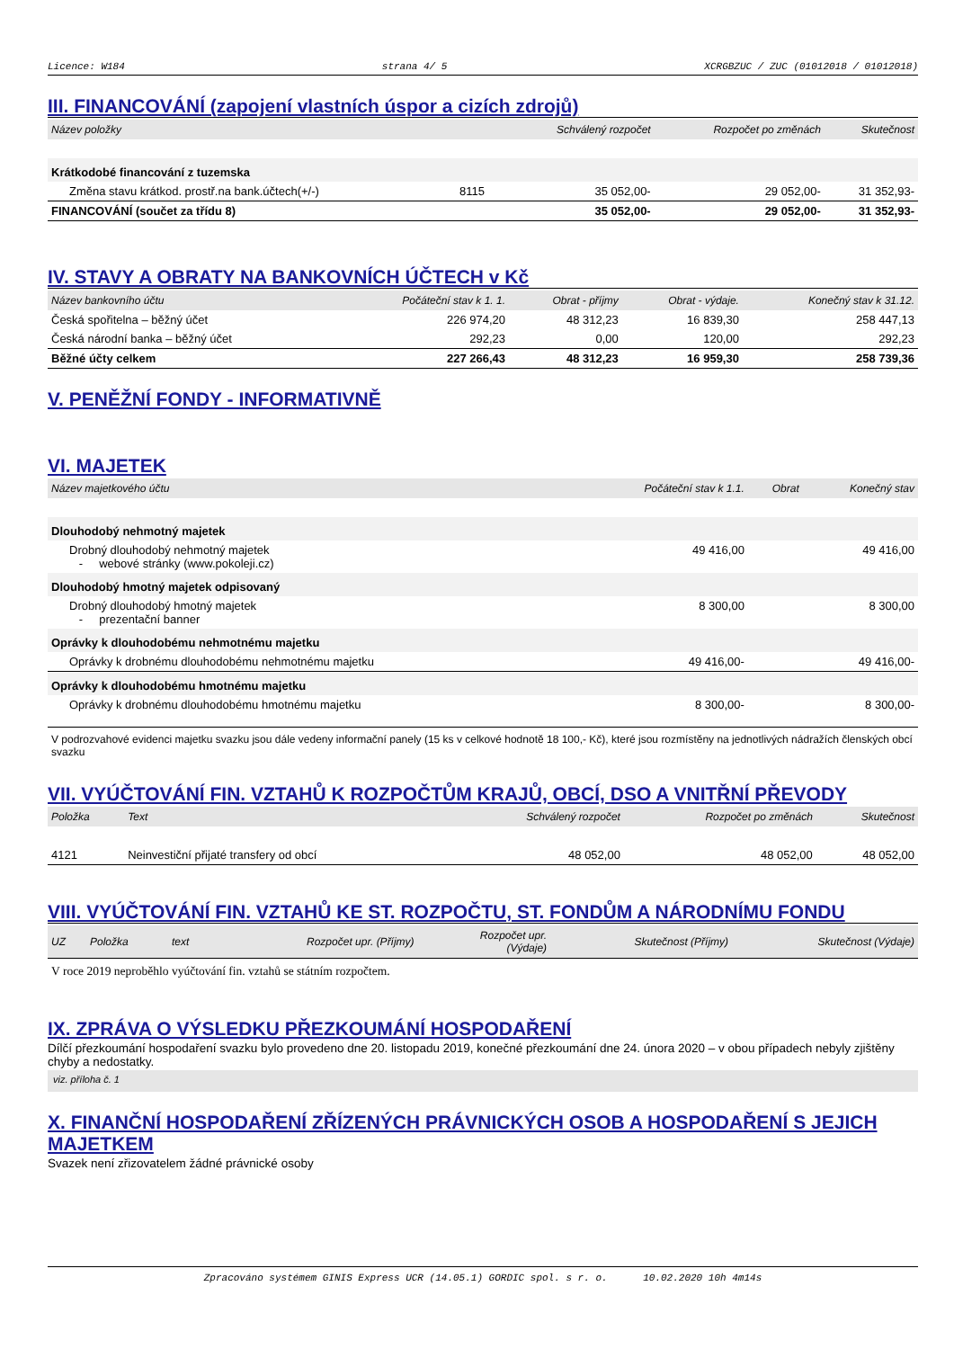Licence: W184 strana 4/ 5 XCRGBZUC / ZUC (01012018 / 01012018)
III. FINANCOVÁNÍ (zapojení vlastních úspor a cizích zdrojů)
| Název položky | | Schválený rozpočet | Rozpočet po změnách | Skutečnost |
| --- | --- | --- | --- | --- |
| Krátkodobé financování z tuzemska | | | | |
| Změna stavu krátkod. prostř.na bank.účtech(+/-) | 8115 | 35 052,00- | 29 052,00- | 31 352,93- |
| FINANCOVÁNÍ (součet za třídu 8) | | 35 052,00- | 29 052,00- | 31 352,93- |
IV. STAVY A OBRATY NA BANKOVNÍCH ÚČTECH v Kč
| Název bankovního účtu | Počáteční stav k 1. 1. | Obrat - příjmy | Obrat - výdaje. | Konečný stav k 31.12. |
| --- | --- | --- | --- | --- |
| Česká spořitelna – běžný účet | 226 974,20 | 48 312,23 | 16 839,30 | 258 447,13 |
| Česká národní banka – běžný účet | 292,23 | 0,00 | 120,00 | 292,23 |
| Běžné účty celkem | 227 266,43 | 48 312,23 | 16 959,30 | 258 739,36 |
V. PENĚŽNÍ FONDY - INFORMATIVNĚ
VI. MAJETEK
| Název majetkového účtu | Počáteční stav k 1.1. | Obrat | Konečný stav |
| --- | --- | --- | --- |
| Dlouhodobý nehmotný majetek | | | |
| Drobný dlouhodobý nehmotný majetek - webové stránky (www.pokoleji.cz) | 49 416,00 | | 49 416,00 |
| Dlouhodobý hmotný majetek odpisovaný | | | |
| Drobný dlouhodobý hmotný majetek - prezentační banner | 8 300,00 | | 8 300,00 |
| Oprávky k dlouhodobému nehmotnému majetku | | | |
| Oprávky k drobnému dlouhodobému nehmotnému majetku | 49 416,00- | | 49 416,00- |
| Oprávky k dlouhodobému hmotnému majetku | | | |
| Oprávky k drobnému dlouhodobému hmotnému majetku | 8 300,00- | | 8 300,00- |
V podrozvahové evidenci majetku svazku jsou dále vedeny informační panely (15 ks v celkové hodnotě 18 100,- Kč), které jsou rozmístěny na jednotlivých nádražích členských obcí svazku
VII. VYÚČTOVÁNÍ FIN. VZTAHŮ K ROZPOČTŮM KRAJŮ, OBCÍ, DSO A VNITŘNÍ PŘEVODY
| Položka | Text | Schválený rozpočet | Rozpočet po změnách | Skutečnost |
| --- | --- | --- | --- | --- |
| 4121 | Neinvestiční přijaté transfery od obcí | 48 052,00 | 48 052,00 | 48 052,00 |
VIII. VYÚČTOVÁNÍ FIN. VZTAHŮ KE ST. ROZPOČTU, ST. FONDŮM A NÁRODNÍMU FONDU
| UZ | Položka | text | Rozpočet upr. (Příjmy) | Rozpočet upr. (Výdaje) | Skutečnost (Příjmy) | Skutečnost (Výdaje) |
| --- | --- | --- | --- | --- | --- | --- |
V roce 2019 neproběhlo vyúčtování fin. vztahů se státním rozpočtem.
IX. ZPRÁVA O VÝSLEDKU PŘEZKOUMÁNÍ HOSPODAŘENÍ
Dílčí přezkoumání hospodaření svazku bylo provedeno dne 20. listopadu 2019, konečné přezkoumání dne 24. února 2020 – v obou případech nebyly zjištěny chyby a nedostatky.
viz. příloha č. 1
X. FINANČNÍ HOSPODAŘENÍ ZŘÍZENÝCH PRÁVNICKÝCH OSOB A HOSPODAŘENÍ S JEJICH MAJETKEM
Svazek není zřizovatelem žádné právnické osoby
Zpracováno systémem GINIS Express UCR (14.05.1) GORDIC spol. s r. o. 10.02.2020 10h 4m14s